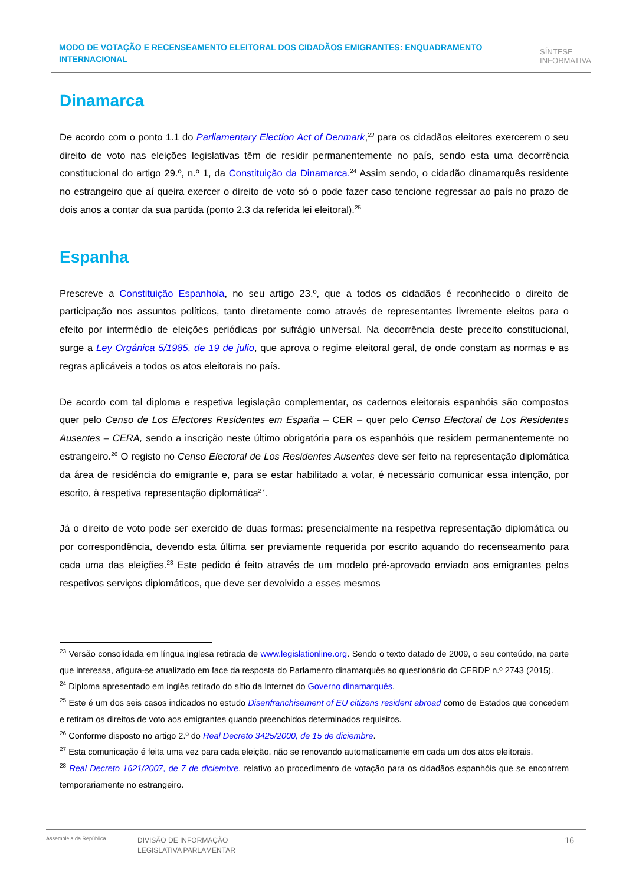MODO DE VOTAÇÃO E RECENSEAMENTO ELEITORAL DOS CIDADÃOS EMIGRANTES: ENQUADRAMENTO INTERNACIONAL
SÍNTESE
INFORMATIVA
Dinamarca
De acordo com o ponto 1.1 do Parliamentary Election Act of Denmark,<sup>23</sup> para os cidadãos eleitores exercerem o seu direito de voto nas eleições legislativas têm de residir permanentemente no país, sendo esta uma decorrência constitucional do artigo 29.º, n.º 1, da Constituição da Dinamarca.<sup>24</sup> Assim sendo, o cidadão dinamarquês residente no estrangeiro que aí queira exercer o direito de voto só o pode fazer caso tencione regressar ao país no prazo de dois anos a contar da sua partida (ponto 2.3 da referida lei eleitoral).<sup>25</sup>
Espanha
Prescreve a Constituição Espanhola, no seu artigo 23.º, que a todos os cidadãos é reconhecido o direito de participação nos assuntos políticos, tanto diretamente como através de representantes livremente eleitos para o efeito por intermédio de eleições periódicas por sufrágio universal. Na decorrência deste preceito constitucional, surge a Ley Orgánica 5/1985, de 19 de julio, que aprova o regime eleitoral geral, de onde constam as normas e as regras aplicáveis a todos os atos eleitorais no país.
De acordo com tal diploma e respetiva legislação complementar, os cadernos eleitorais espanhóis são compostos quer pelo Censo de Los Electores Residentes em España – CER – quer pelo Censo Electoral de Los Residentes Ausentes – CERA, sendo a inscrição neste último obrigatória para os espanhóis que residem permanentemente no estrangeiro.<sup>26</sup> O registo no Censo Electoral de Los Residentes Ausentes deve ser feito na representação diplomática da área de residência do emigrante e, para se estar habilitado a votar, é necessário comunicar essa intenção, por escrito, à respetiva representação diplomática<sup>27</sup>.
Já o direito de voto pode ser exercido de duas formas: presencialmente na respetiva representação diplomática ou por correspondência, devendo esta última ser previamente requerida por escrito aquando do recenseamento para cada uma das eleições.<sup>28</sup> Este pedido é feito através de um modelo pré-aprovado enviado aos emigrantes pelos respetivos serviços diplomáticos, que deve ser devolvido a esses mesmos
<sup>23</sup> Versão consolidada em língua inglesa retirada de www.legislationline.org. Sendo o texto datado de 2009, o seu conteúdo, na parte que interessa, afigura-se atualizado em face da resposta do Parlamento dinamarquês ao questionário do CERDP n.º 2743 (2015).
<sup>24</sup> Diploma apresentado em inglês retirado do sítio da Internet do Governo dinamarquês.
<sup>25</sup> Este é um dos seis casos indicados no estudo Disenfranchisement of EU citizens resident abroad como de Estados que concedem e retiram os direitos de voto aos emigrantes quando preenchidos determinados requisitos.
<sup>26</sup> Conforme disposto no artigo 2.º do Real Decreto 3425/2000, de 15 de diciembre.
<sup>27</sup> Esta comunicação é feita uma vez para cada eleição, não se renovando automaticamente em cada um dos atos eleitorais.
<sup>28</sup> Real Decreto 1621/2007, de 7 de diciembre, relativo ao procedimento de votação para os cidadãos espanhóis que se encontrem temporariamente no estrangeiro.
Assembleia da República
DIVISÃO DE INFORMAÇÃO
LEGISLATIVA PARLAMENTAR
16